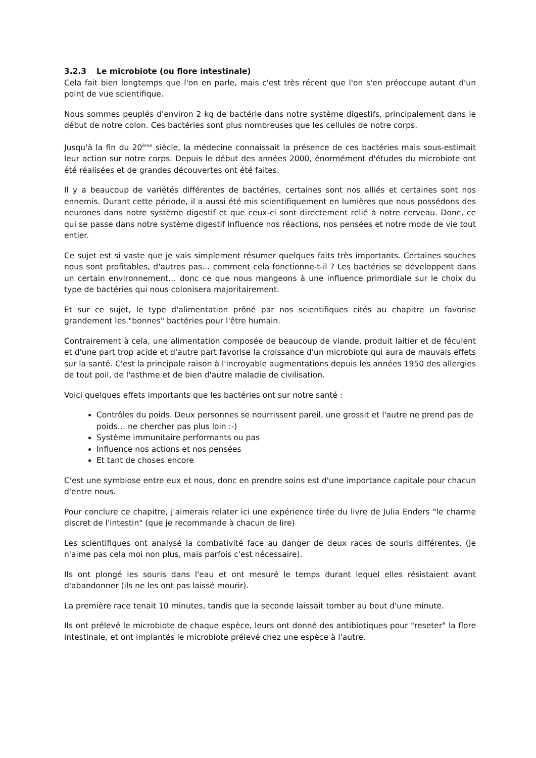3.2.3 Le microbiote (ou flore intestinale)
Cela fait bien longtemps que l'on en parle, mais c'est très récent que l'on s'en préoccupe autant d'un point de vue scientifique.
Nous sommes peuplés d'environ 2 kg de bactérie dans notre système digestifs, principalement dans le début de notre colon. Ces bactéries sont plus nombreuses que les cellules de notre corps.
Jusqu'à la fin du 20<sup>ème</sup> siècle, la médecine connaissait la présence de ces bactéries mais sous-estimait leur action sur notre corps. Depuis le début des années 2000, énormément d'études du microbiote ont été réalisées et de grandes découvertes ont été faites.
Il y a beaucoup de variétés différentes de bactéries, certaines sont nos alliés et certaines sont nos ennemis. Durant cette période, il a aussi été mis scientifiquement en lumières que nous possédons des neurones dans notre système digestif et que ceux-ci sont directement relié à notre cerveau. Donc, ce qui se passe dans notre système digestif influence nos réactions, nos pensées et notre mode de vie tout entier.
Ce sujet est si vaste que je vais simplement résumer quelques faits très importants. Certaines souches nous sont profitables, d'autres pas… comment cela fonctionne-t-il ? Les bactéries se développent dans un certain environnement… donc ce que nous mangeons à une influence primordiale sur le choix du type de bactéries qui nous colonisera majoritairement.
Et sur ce sujet, le type d'alimentation prôné par nos scientifiques cités au chapitre un favorise grandement les "bonnes" bactéries pour l'être humain.
Contrairement à cela, une alimentation composée de beaucoup de viande, produit laitier et de féculent et d'une part trop acide et d'autre part favorise la croissance d'un microbiote qui aura de mauvais effets sur la santé. C'est la principale raison à l'incroyable augmentations depuis les années 1950 des allergies de tout poil, de l'asthme et de bien d'autre maladie de civilisation.
Voici quelques effets importants que les bactéries ont sur notre santé :
Contrôles du poids. Deux personnes se nourrissent pareil, une grossit et l'autre ne prend pas de poids… ne chercher pas plus loin :-)
Système immunitaire performants ou pas
Influence nos actions et nos pensées
Et tant de choses encore
C'est une symbiose entre eux et nous, donc en prendre soins est d'une importance capitale pour chacun d'entre nous.
Pour conclure ce chapitre, j'aimerais relater ici une expérience tirée du livre de Julia Enders "le charme discret de l'intestin" (que je recommande à chacun de lire)
Les scientifiques ont analysé la combativité face au danger de deux races de souris différentes. (Je n'aime pas cela moi non plus, mais parfois c'est nécessaire).
Ils ont plongé les souris dans l'eau et ont mesuré le temps durant lequel elles résistaient avant d'abandonner (ils ne les ont pas laissé mourir).
La première race tenait 10 minutes, tandis que la seconde laissait tomber au bout d'une minute.
Ils ont prélevé le microbiote de chaque espèce, leurs ont donné des antibiotiques pour "reseter" la flore intestinale, et ont implantés le microbiote prélevé chez une espèce à l'autre.